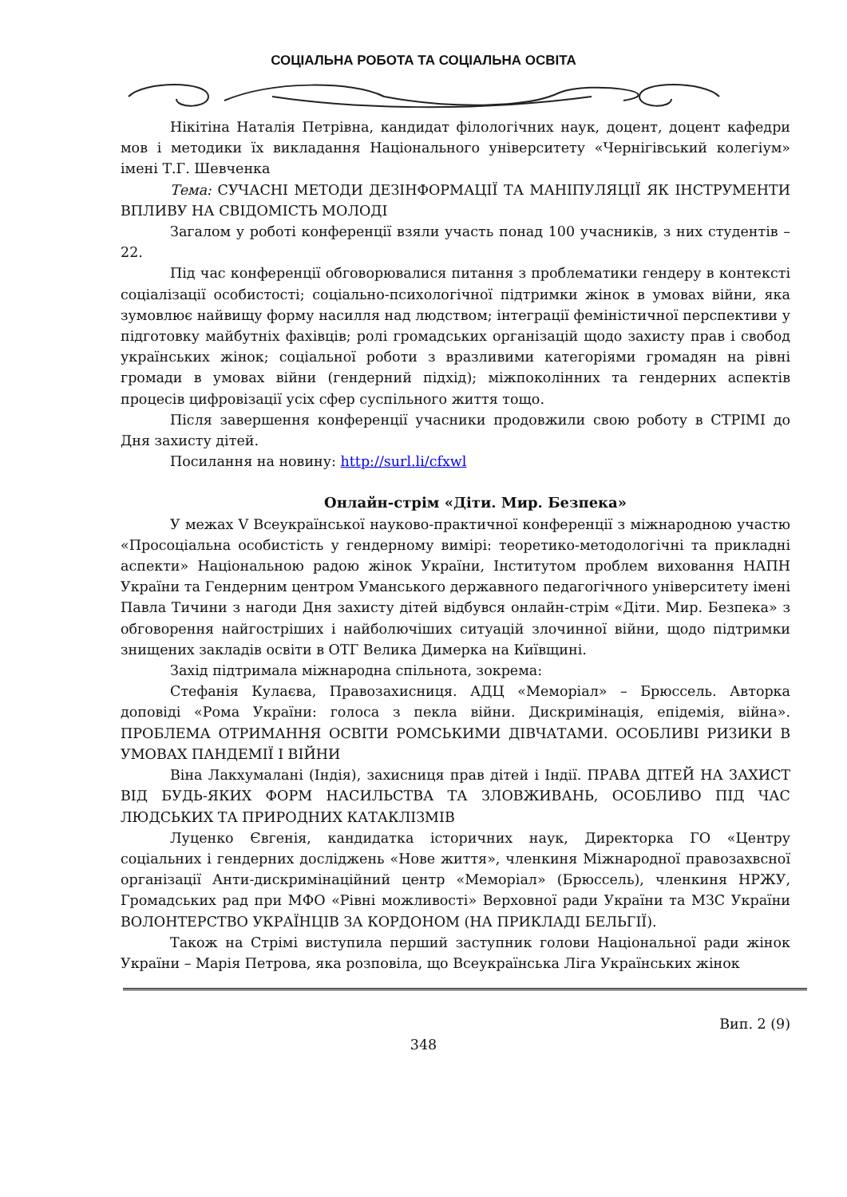СОЦІАЛЬНА РОБОТА ТА СОЦІАЛЬНА ОСВІТА
Нікітіна Наталія Петрівна, кандидат філологічних наук, доцент, доцент кафедри мов і методики їх викладання Національного університету «Чернігівський колегіум» імені Т.Г. Шевченка
Тема: СУЧАСНІ МЕТОДИ ДЕЗІНФОРМАЦІЇ ТА МАНІПУЛЯЦІЇ ЯК ІНСТРУМЕНТИ ВПЛИВУ НА СВІДОМІСТЬ МОЛОДІ
Загалом у роботі конференції взяли участь понад 100 учасників, з них студентів – 22.
Під час конференції обговорювалися питання з проблематики гендеру в контексті соціалізації особистості; соціально-психологічної підтримки жінок в умовах війни, яка зумовлює найвищу форму насилля над людством; інтеграції феміністичної перспективи у підготовку майбутніх фахівців; ролі громадських організацій щодо захисту прав і свобод українських жінок; соціальної роботи з вразливими категоріями громадян на рівні громади в умовах війни (гендерний підхід); міжпоколінних та гендерних аспектів процесів цифровізації усіх сфер суспільного життя тощо.
Після завершення конференції учасники продовжили свою роботу в СТРІМІ до Дня захисту дітей.
Посилання на новину: http://surl.li/cfxwl
Онлайн-стрім «Діти. Мир. Безпека»
У межах V Всеукраїнської науково-практичної конференції з міжнародною участю «Просоціальна особистість у гендерному вимірі: теоретико-методологічні та прикладні аспекти» Національною радою жінок України, Інститутом проблем виховання НАПН України та Гендерним центром Уманського державного педагогічного університету імені Павла Тичини з нагоди Дня захисту дітей відбувся онлайн-стрім «Діти. Мир. Безпека» з обговорення найгостріших і найболючіших ситуацій злочинної війни, щодо підтримки знищених закладів освіти в ОТГ Велика Димерка на Київщині.
Захід підтримала міжнародна спільнота, зокрема:
Стефанія Кулаєва, Правозахисниця. АДЦ «Меморіал» – Брюссель. Авторка доповіді «Рома України: голоса з пекла війни. Дискримінація, епідемія, війна». ПРОБЛЕМА ОТРИМАННЯ ОСВІТИ РОМСЬКИМИ ДІВЧАТАМИ. ОСОБЛИВІ РИЗИКИ В УМОВАХ ПАНДЕМІЇ І ВІЙНИ
Віна Лакхумалані (Індія), захисниця прав дітей і Індії. ПРАВА ДІТЕЙ НА ЗАХИСТ ВІД БУДЬ-ЯКИХ ФОРМ НАСИЛЬСТВА ТА ЗЛОВЖИВАНЬ, ОСОБЛИВО ПІД ЧАС ЛЮДСЬКИХ ТА ПРИРОДНИХ КАТАКЛІЗМІВ
Луценко Євгенія, кандидатка історичних наук, Директорка ГО «Центру соціальних і гендерних досліджень «Нове життя», членкиня Міжнародної правозахвсної організації Анти-дискримінаційний центр «Меморіал» (Брюссель), членкиня НРЖУ, Громадських рад при МФО «Рівні можливості» Верховної ради України та МЗС України ВОЛОНТЕРСТВО УКРАЇНЦІВ ЗА КОРДОНОМ (НА ПРИКЛАДІ БЕЛЬГІЇ).
Також на Стрімі виступила перший заступник голови Національної ради жінок України – Марія Петрова, яка розповіла, що Всеукраїнська Ліга Українських жінок
Вип. 2 (9)
348